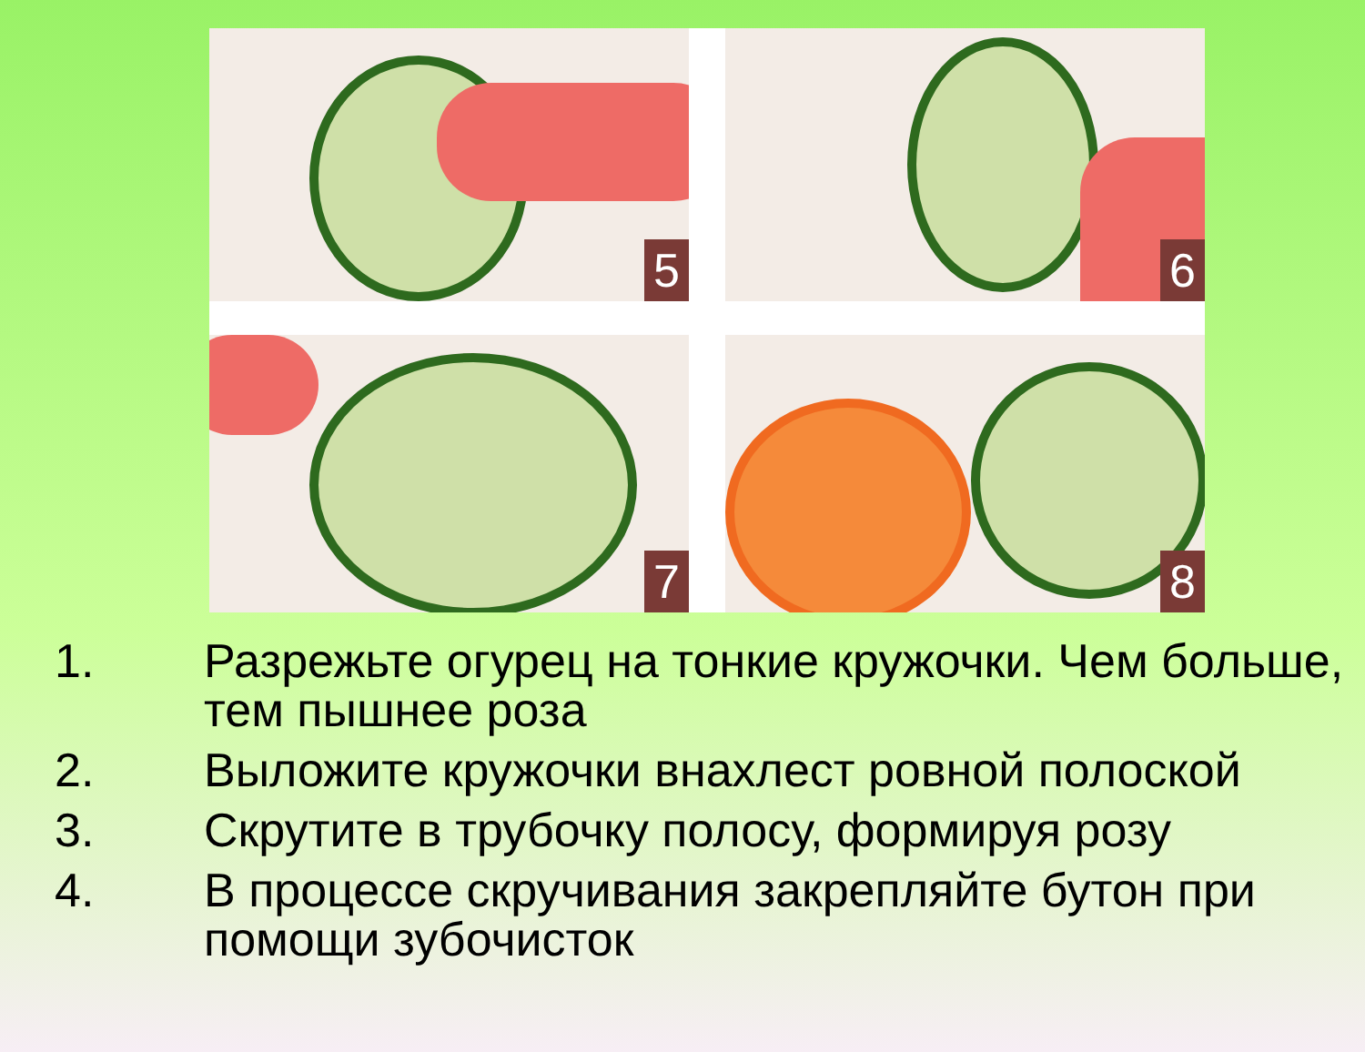5
6
7
8
1. Разрежьте огурец на тонкие кружочки. Чем больше, тем пышнее роза
2. Выложите кружочки внахлест ровной полоской
3. Скрутите в трубочку полосу, формируя розу
4. В процессе скручивания закрепляйте бутон при помощи зубочисток